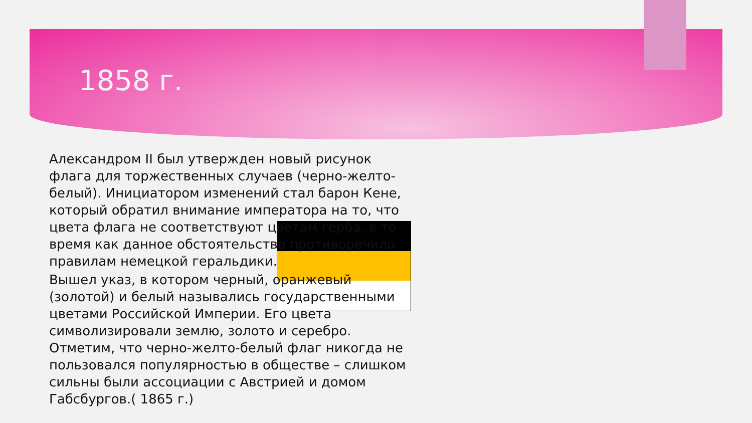1858 г.
Александром II был утвержден новый рисунок флага для торжественных случаев (черно-желто-белый). Инициатором изменений стал барон Кене, который обратил внимание императора на то, что цвета флага не соответствуют цветам герба, в то время как данное обстоятельство противоречило правилам немецкой геральдики.
Вышел указ, в котором черный, оранжевый (золотой) и белый назывались государственными цветами Российской Империи. Его цвета символизировали землю, золото и серебро. Отметим, что черно-желто-белый флаг никогда не пользовался популярностью в обществе – слишком сильны были ассоциации с Австрией и домом Габсбургов.( 1865 г.)